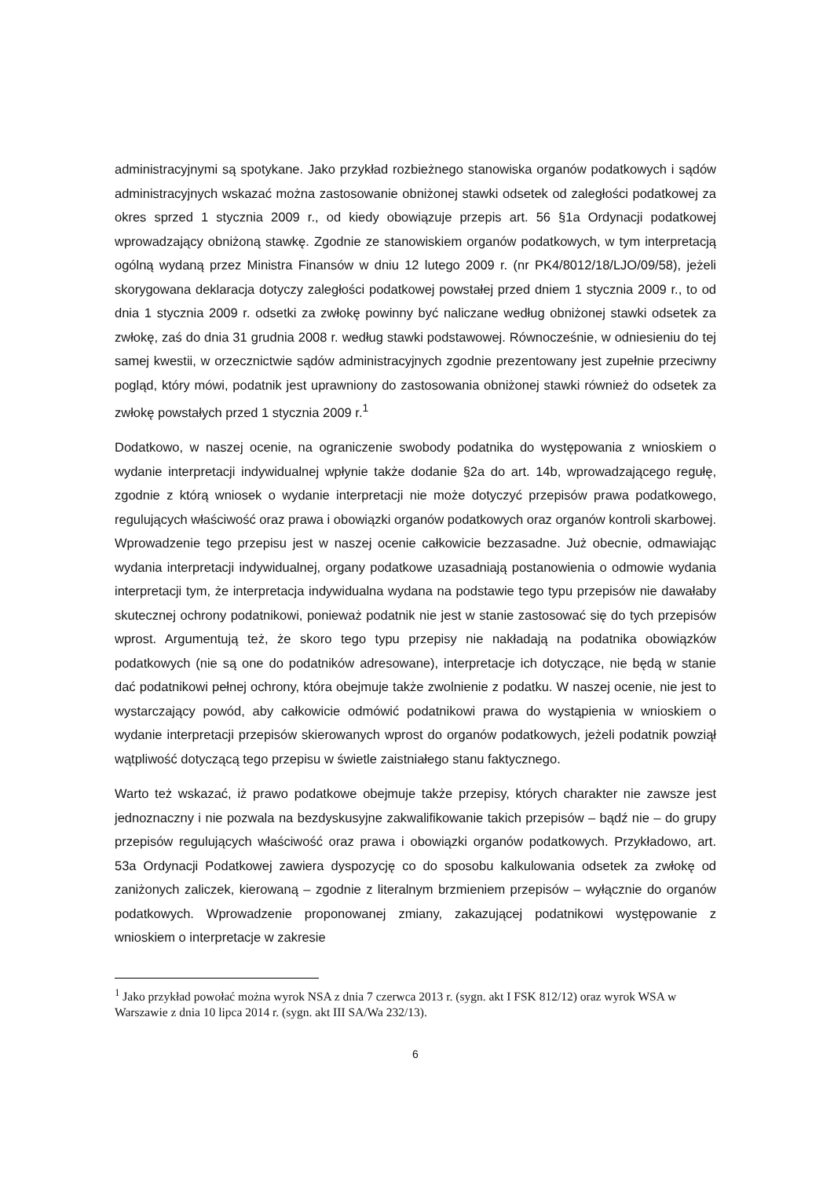administracyjnymi są spotykane. Jako przykład rozbieżnego stanowiska organów podatkowych i sądów administracyjnych wskazać można zastosowanie obniżonej stawki odsetek od zaległości podatkowej za okres sprzed 1 stycznia 2009 r., od kiedy obowiązuje przepis art. 56 §1a Ordynacji podatkowej wprowadzający obniżoną stawkę. Zgodnie ze stanowiskiem organów podatkowych, w tym interpretacją ogólną wydaną przez Ministra Finansów w dniu 12 lutego 2009 r. (nr PK4/8012/18/LJO/09/58), jeżeli skorygowana deklaracja dotyczy zaległości podatkowej powstałej przed dniem 1 stycznia 2009 r., to od dnia 1 stycznia 2009 r. odsetki za zwłokę powinny być naliczane według obniżonej stawki odsetek za zwłokę, zaś do dnia 31 grudnia 2008 r. według stawki podstawowej. Równocześnie, w odniesieniu do tej samej kwestii, w orzecznictwie sądów administracyjnych zgodnie prezentowany jest zupełnie przeciwny pogląd, który mówi, podatnik jest uprawniony do zastosowania obniżonej stawki również do odsetek za zwłokę powstałych przed 1 stycznia 2009 r.<sup>1</sup>
Dodatkowo, w naszej ocenie, na ograniczenie swobody podatnika do występowania z wnioskiem o wydanie interpretacji indywidualnej wpłynie także dodanie §2a do art. 14b, wprowadzającego regułę, zgodnie z którą wniosek o wydanie interpretacji nie może dotyczyć przepisów prawa podatkowego, regulujących właściwość oraz prawa i obowiązki organów podatkowych oraz organów kontroli skarbowej. Wprowadzenie tego przepisu jest w naszej ocenie całkowicie bezzasadne. Już obecnie, odmawiając wydania interpretacji indywidualnej, organy podatkowe uzasadniają postanowienia o odmowie wydania interpretacji tym, że interpretacja indywidualna wydana na podstawie tego typu przepisów nie dawałaby skutecznej ochrony podatnikowi, ponieważ podatnik nie jest w stanie zastosować się do tych przepisów wprost. Argumentują też, że skoro tego typu przepisy nie nakładają na podatnika obowiązków podatkowych (nie są one do podatników adresowane), interpretacje ich dotyczące, nie będą w stanie dać podatnikowi pełnej ochrony, która obejmuje także zwolnienie z podatku. W naszej ocenie, nie jest to wystarczający powód, aby całkowicie odmówić podatnikowi prawa do wystąpienia w wnioskiem o wydanie interpretacji przepisów skierowanych wprost do organów podatkowych, jeżeli podatnik powziął wątpliwość dotyczącą tego przepisu w świetle zaistniałego stanu faktycznego.
Warto też wskazać, iż prawo podatkowe obejmuje także przepisy, których charakter nie zawsze jest jednoznaczny i nie pozwala na bezdyskusyjne zakwalifikowanie takich przepisów – bądź nie – do grupy przepisów regulujących właściwość oraz prawa i obowiązki organów podatkowych. Przykładowo, art. 53a Ordynacji Podatkowej zawiera dyspozycję co do sposobu kalkulowania odsetek za zwłokę od zaniżonych zaliczek, kierowaną – zgodnie z literalnym brzmieniem przepisów – wyłącznie do organów podatkowych. Wprowadzenie proponowanej zmiany, zakazującej podatnikowi występowanie z wnioskiem o interpretacje w zakresie
<sup>1</sup> Jako przykład powołać można wyrok NSA z dnia 7 czerwca 2013 r. (sygn. akt I FSK 812/12) oraz wyrok WSA w Warszawie z dnia 10 lipca 2014 r. (sygn. akt III SA/Wa 232/13).
6